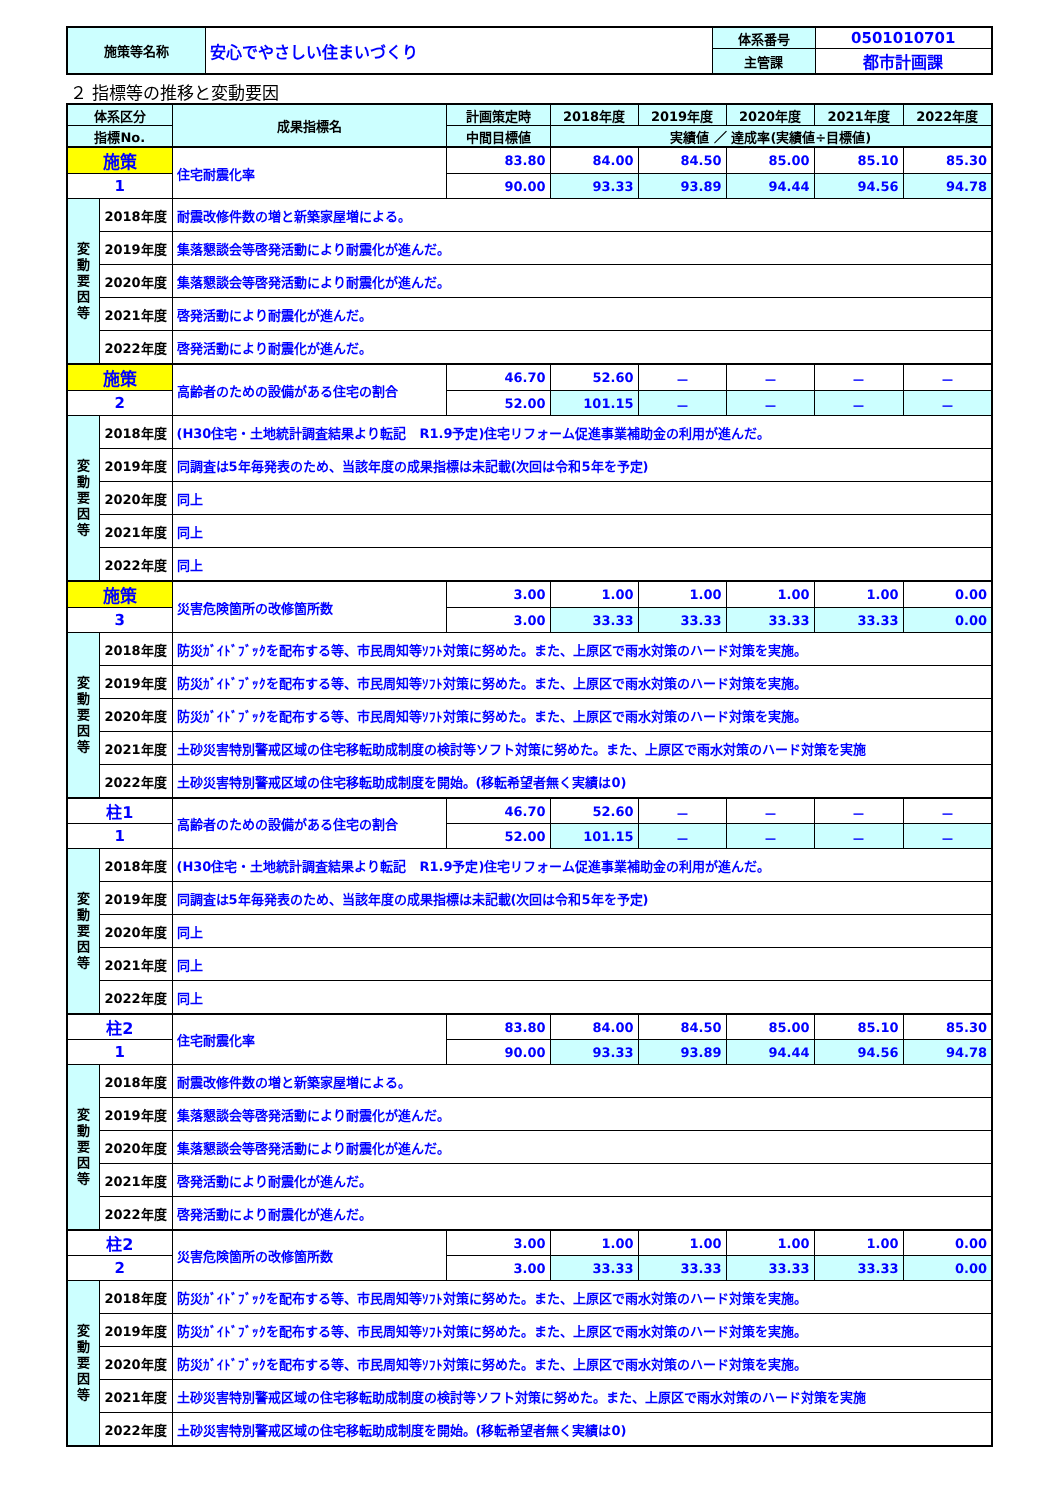| 施策等名称 | 安心でやさしい住まいづくり | 体系番号 | 0501010701 |
| | | 主管課 | 都市計画課 |
２ 指標等の推移と変動要因
| 体系区分 | | 成果指標名 | 計画策定時 | 2018年度 | 2019年度 | 2020年度 | 2021年度 | 2022年度 |
| --- | --- | --- | --- | --- | --- | --- | --- | --- |
| 指標No. | | | 中間目標値 | 実績値 ／ 達成率(実績値÷目標値) | | | | |
| 施策 | | 住宅耐震化率 | 83.80 | 84.00 | 84.50 | 85.00 | 85.10 | 85.30 |
| 1 | | | 90.00 | 93.33 | 93.89 | 94.44 | 94.56 | 94.78 |
| 変 動 要 因 等 | 2018年度 | 耐震改修件数の増と新築家屋増による。 | | | | | | |
| | 2019年度 | 集落懇談会等啓発活動により耐震化が進んだ。 | | | | | | |
| | 2020年度 | 集落懇談会等啓発活動により耐震化が進んだ。 | | | | | | |
| | 2021年度 | 啓発活動により耐震化が進んだ。 | | | | | | |
| | 2022年度 | 啓発活動により耐震化が進んだ。 | | | | | | |
| 施策 | | 高齢者のための設備がある住宅の割合 | 46.70 | 52.60 | － | － | － | － |
| 2 | | | 52.00 | 101.15 | － | － | － | － |
| 変 動 要 因 等 | 2018年度 | (H30住宅・土地統計調査結果より転記 R1.9予定)住宅リフォーム促進事業補助金の利用が進んだ。 | | | | | | |
| | 2019年度 | 同調査は5年毎発表のため、当該年度の成果指標は未記載(次回は令和5年を予定) | | | | | | |
| | 2020年度 | 同上 | | | | | | |
| | 2021年度 | 同上 | | | | | | |
| | 2022年度 | 同上 | | | | | | |
| 施策 | | 災害危険箇所の改修箇所数 | 3.00 | 1.00 | 1.00 | 1.00 | 1.00 | 0.00 |
| 3 | | | 3.00 | 33.33 | 33.33 | 33.33 | 33.33 | 0.00 |
| 変 動 要 因 等 | 2018年度 | 防災ｶﾞｲﾄﾞﾌﾞｯｸを配布する等、市民周知等ｿﾌﾄ対策に努めた。また、上原区で雨水対策のハード対策を実施。 | | | | | | |
| | 2019年度 | 防災ｶﾞｲﾄﾞﾌﾞｯｸを配布する等、市民周知等ｿﾌﾄ対策に努めた。また、上原区で雨水対策のハード対策を実施。 | | | | | | |
| | 2020年度 | 防災ｶﾞｲﾄﾞﾌﾞｯｸを配布する等、市民周知等ｿﾌﾄ対策に努めた。また、上原区で雨水対策のハード対策を実施。 | | | | | | |
| | 2021年度 | 土砂災害特別警戒区域の住宅移転助成制度の検討等ソフト対策に努めた。また、上原区で雨水対策のハード対策を実施 | | | | | | |
| | 2022年度 | 土砂災害特別警戒区域の住宅移転助成制度を開始。(移転希望者無く実績は0) | | | | | | |
| 柱1 | | 高齢者のための設備がある住宅の割合 | 46.70 | 52.60 | － | － | － | － |
| 1 | | | 52.00 | 101.15 | － | － | － | － |
| 変 動 要 因 等 | 2018年度 | (H30住宅・土地統計調査結果より転記 R1.9予定)住宅リフォーム促進事業補助金の利用が進んだ。 | | | | | | |
| | 2019年度 | 同調査は5年毎発表のため、当該年度の成果指標は未記載(次回は令和5年を予定) | | | | | | |
| | 2020年度 | 同上 | | | | | | |
| | 2021年度 | 同上 | | | | | | |
| | 2022年度 | 同上 | | | | | | |
| 柱2 | | 住宅耐震化率 | 83.80 | 84.00 | 84.50 | 85.00 | 85.10 | 85.30 |
| 1 | | | 90.00 | 93.33 | 93.89 | 94.44 | 94.56 | 94.78 |
| 変 動 要 因 等 | 2018年度 | 耐震改修件数の増と新築家屋増による。 | | | | | | |
| | 2019年度 | 集落懇談会等啓発活動により耐震化が進んだ。 | | | | | | |
| | 2020年度 | 集落懇談会等啓発活動により耐震化が進んだ。 | | | | | | |
| | 2021年度 | 啓発活動により耐震化が進んだ。 | | | | | | |
| | 2022年度 | 啓発活動により耐震化が進んだ。 | | | | | | |
| 柱2 | | 災害危険箇所の改修箇所数 | 3.00 | 1.00 | 1.00 | 1.00 | 1.00 | 0.00 |
| 2 | | | 3.00 | 33.33 | 33.33 | 33.33 | 33.33 | 0.00 |
| 変 動 要 因 等 | 2018年度 | 防災ｶﾞｲﾄﾞﾌﾞｯｸを配布する等、市民周知等ｿﾌﾄ対策に努めた。また、上原区で雨水対策のハード対策を実施。 | | | | | | |
| | 2019年度 | 防災ｶﾞｲﾄﾞﾌﾞｯｸを配布する等、市民周知等ｿﾌﾄ対策に努めた。また、上原区で雨水対策のハード対策を実施。 | | | | | | |
| | 2020年度 | 防災ｶﾞｲﾄﾞﾌﾞｯｸを配布する等、市民周知等ｿﾌﾄ対策に努めた。また、上原区で雨水対策のハード対策を実施。 | | | | | | |
| | 2021年度 | 土砂災害特別警戒区域の住宅移転助成制度の検討等ソフト対策に努めた。また、上原区で雨水対策のハード対策を実施 | | | | | | |
| | 2022年度 | 土砂災害特別警戒区域の住宅移転助成制度を開始。(移転希望者無く実績は0) | | | | | | |